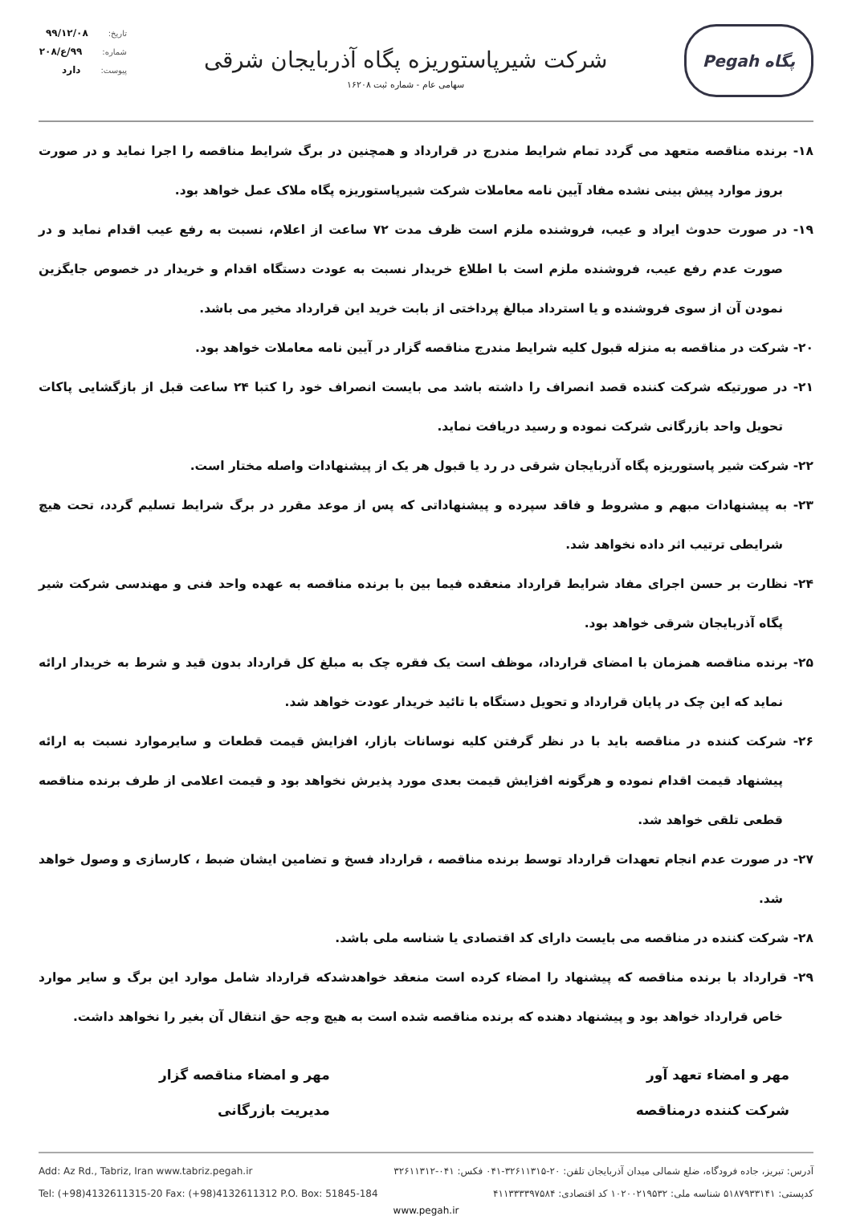تاریخ: ۹۹/۱۲/۰۸
شماره: ۹۹/ع/۲۰۸
پیوست: دارد
شرکت شیرپاستوریزه پگاه آذربایجان شرقی
سهامی عام - شماره ثبت ۱۶۲۰۸
Pegah پگاه
۱۸- برنده مناقصه متعهد می گردد تمام شرایط مندرج در قرارداد و همچنین در برگ شرایط مناقصه را اجرا نماید و در صورت بروز موارد پیش بینی نشده مفاد آیین نامه معاملات شرکت شیرپاستوریزه پگاه ملاک عمل خواهد بود.
۱۹- در صورت حدوث ایراد و عیب، فروشنده ملزم است ظرف مدت ۷۲ ساعت از اعلام، نسبت به رفع عیب اقدام نماید و در صورت عدم رفع عیب، فروشنده ملزم است با اطلاع خریدار نسبت به عودت دستگاه اقدام و خریدار در خصوص جایگزین نمودن آن از سوی فروشنده و یا استرداد مبالغ پرداختی از بابت خرید این قرارداد مخیر می باشد.
۲۰- شرکت در مناقصه به منزله قبول کلیه شرایط مندرج مناقصه گزار در آیین نامه معاملات خواهد بود.
۲۱- در صورتیکه شرکت کننده قصد انصراف را داشته باشد می بایست انصراف خود را کتبا ۲۴ ساعت قبل از بازگشایی پاکات تحویل واحد بازرگانی شرکت نموده و رسید دریافت نماید.
۲۲- شرکت شیر پاستوریزه پگاه آذربایجان شرقی در رد یا قبول هر یک از پیشنهادات واصله مختار است.
۲۳- به پیشنهادات مبهم و مشروط و فاقد سپرده و پیشنهاداتی که پس از موعد مقرر در برگ شرایط تسلیم گردد، تحت هیچ شرایطی ترتیب اثر داده نخواهد شد.
۲۴- نظارت بر حسن اجرای مفاد شرایط قرارداد منعقده فیما بین با برنده مناقصه به عهده واحد فنی و مهندسی شرکت شیر پگاه آذربایجان شرقی خواهد بود.
۲۵- برنده مناقصه همزمان با امضای قرارداد، موظف است یک فقره چک به مبلغ کل قرارداد بدون قید و شرط به خریدار ارائه نماید که این چک در پایان قرارداد و تحویل دستگاه با تائید خریدار عودت خواهد شد.
۲۶- شرکت کننده در مناقصه باید با در نظر گرفتن کلیه نوسانات بازار، افزایش قیمت قطعات و سایرموارد نسبت به ارائه پیشنهاد قیمت اقدام نموده و هرگونه افزایش قیمت بعدی مورد پذیرش نخواهد بود و قیمت اعلامی از طرف برنده مناقصه قطعی تلقی خواهد شد.
۲۷- در صورت عدم انجام تعهدات قرارداد توسط برنده مناقصه ، قرارداد فسخ و تضامین ایشان ضبط ، کارسازی و وصول خواهد شد.
۲۸- شرکت کننده در مناقصه می بایست دارای کد اقتصادی یا شناسه ملی باشد.
۲۹- قرارداد با برنده مناقصه که پیشنهاد را امضاء کرده است منعقد خواهدشدکه قرارداد شامل موارد این برگ و سایر موارد خاص قرارداد خواهد بود و پیشنهاد دهنده که برنده مناقصه شده است به هیچ وجه حق انتقال آن بغیر را نخواهد داشت.
مهر و امضاء تعهد آور
شرکت کننده درمناقصه
مهر و امضاء مناقصه گزار
مدیریت بازرگانی
Add: Az Rd., Tabriz, Iran www.tabriz.pegah.ir
Tel: (+98)4132611315-20 Fax: (+98)4132611312 P.O. Box: 51845-184
آدرس: تبریز، جاده فرودگاه، ضلع شمالی میدان آذربایجان تلفن: ۲۰-۳۲۶۱۱۳۱۵-۰۴۱ فکس: ۰۴۱-۳۲۶۱۱۳۱۲
کدپستی: ۵۱۸۷۹۳۳۱۴۱ شناسه ملی: ۱۰۲۰۰۲۱۹۵۳۲ کد اقتصادی: ۴۱۱۳۳۳۳۹۷۵۸۴
www.pegah.ir